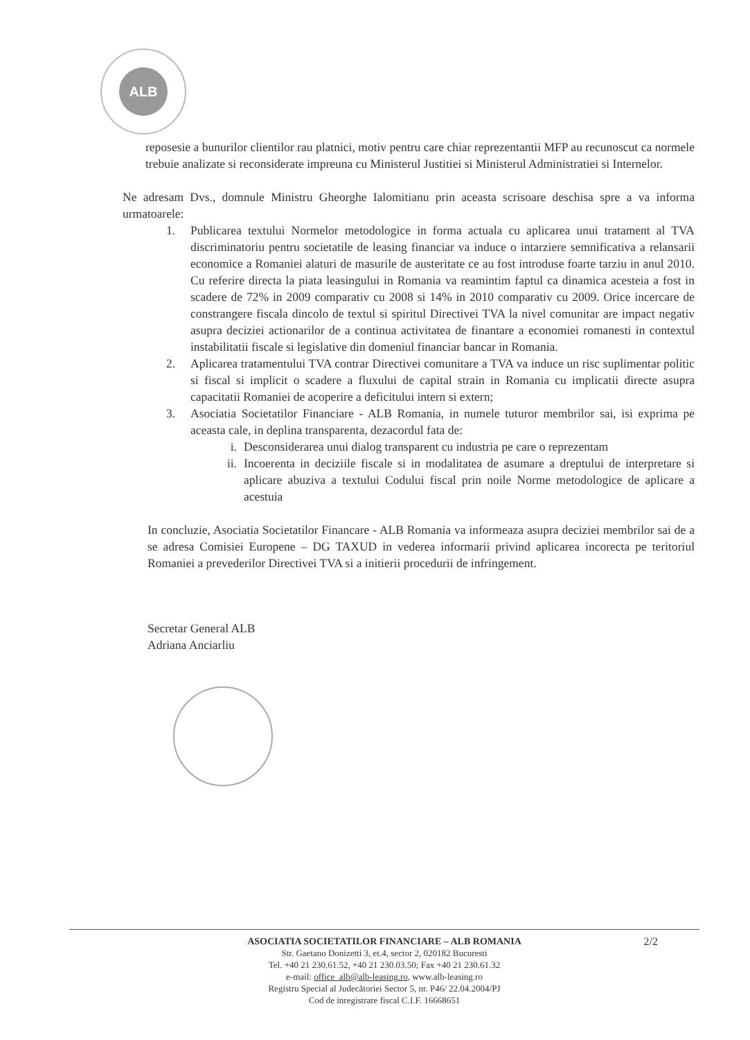ALB
reposesie a bunurilor clientilor rau platnici, motiv pentru care chiar reprezentantii MFP au recunoscut ca normele trebuie analizate si reconsiderate impreuna cu Ministerul Justitiei si Ministerul Administratiei si Internelor.
Ne adresam Dvs., domnule Ministru Gheorghe Ialomitianu prin aceasta scrisoare deschisa spre a va informa urmatoarele:
1. Publicarea textului Normelor metodologice in forma actuala cu aplicarea unui tratament al TVA discriminatoriu pentru societatile de leasing financiar va induce o intarziere semnificativa a relansarii economice a Romaniei alaturi de masurile de austeritate ce au fost introduse foarte tarziu in anul 2010. Cu referire directa la piata leasingului in Romania va reamintim faptul ca dinamica acesteia a fost in scadere de 72% in 2009 comparativ cu 2008 si 14% in 2010 comparativ cu 2009. Orice incercare de constrangere fiscala dincolo de textul si spiritul Directivei TVA la nivel comunitar are impact negativ asupra deciziei actionarilor de a continua activitatea de finantare a economiei romanesti in contextul instabilitatii fiscale si legislative din domeniul financiar bancar in Romania.
2. Aplicarea tratamentului TVA contrar Directivei comunitare a TVA va induce un risc suplimentar politic si fiscal si implicit o scadere a fluxului de capital strain in Romania cu implicatii directe asupra capacitatii Romaniei de acoperire a deficitului intern si extern;
3. Asociatia Societatilor Financiare - ALB Romania, in numele tuturor membrilor sai, isi exprima pe aceasta cale, in deplina transparenta, dezacordul fata de:
i. Desconsiderarea unui dialog transparent cu industria pe care o reprezentam
ii. Incoerenta in deciziile fiscale si in modalitatea de asumare a dreptului de interpretare si aplicare abuziva a textului Codului fiscal prin noile Norme metodologice de aplicare a acestuia
In concluzie, Asociatia Societatilor Financare - ALB Romania va informeaza asupra deciziei membrilor sai de a se adresa Comisiei Europene – DG TAXUD in vederea informarii privind aplicarea incorecta pe teritoriul Romaniei a prevederilor Directivei TVA si a initierii procedurii de infringement.
Secretar General ALB
Adriana Anciarliu
2/2 ASOCIATIA SOCIETATILOR FINANCIARE – ALB ROMANIA
Str. Gaetano Donizetti 3, et.4, sector 2, 020182 Bucuresti
Tel. +40 21 230.61.52, +40 21 230.03.50; Fax +40 21 230.61.32
e-mail: office_alb@alb-leasing.ro, www.alb-leasing.ro
Registru Special al Judecătoriei Sector 5, nr. P46/ 22.04.2004/PJ
Cod de inregistrare fiscal C.I.F. 16668651